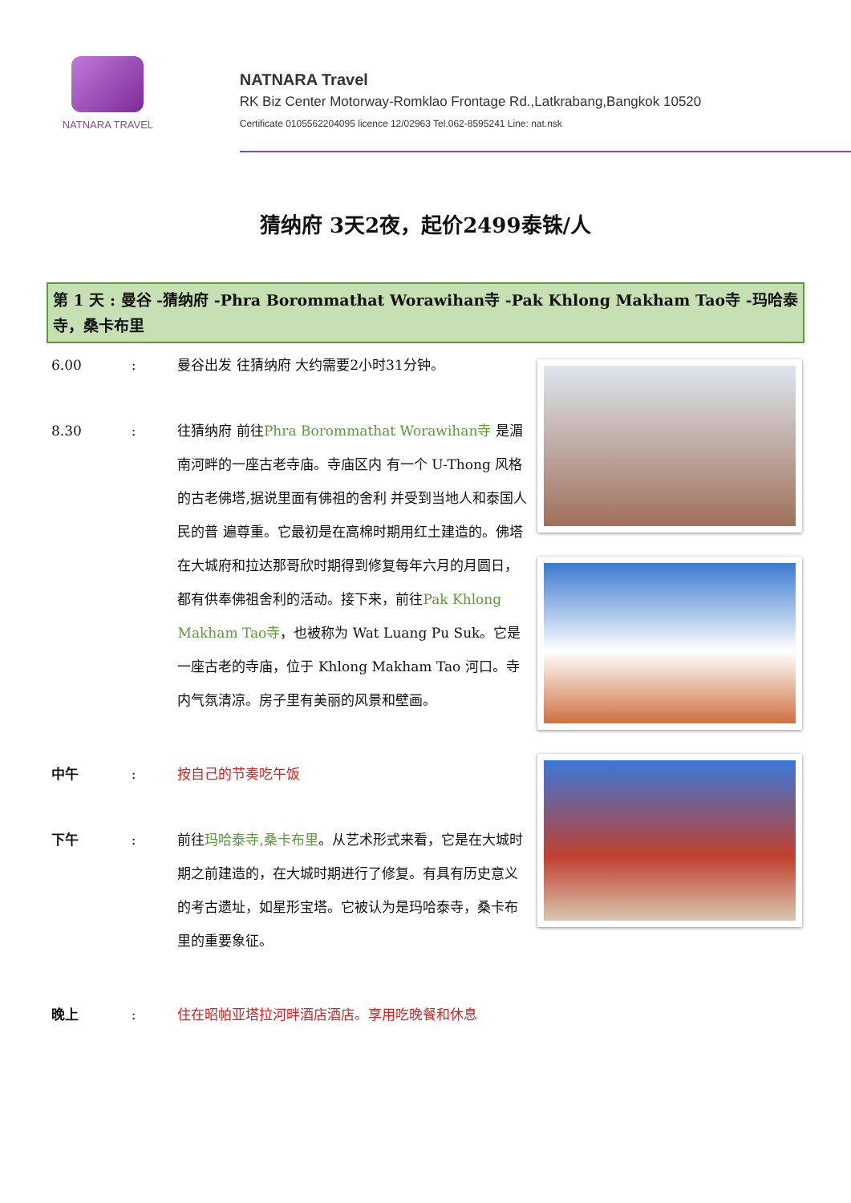NATNARA TRAVEL
NATNARA Travel
RK Biz Center Motorway-Romklao Frontage Rd.,Latkrabang,Bangkok 10520
Certificate 0105562204095 licence 12/02963 Tel.062-8595241 Line: nat.nsk
猜纳府 3天2夜，起价2499泰铢/人
第 1 天 : 曼谷 -猜纳府 -Phra Borommathat Worawihan寺 -Pak Khlong Makham Tao寺 -玛哈泰寺，桑卡布里
6.00 : 曼谷出发 往猜纳府 大约需要2小时31分钟。
8.30 : 往猜纳府 前往Phra Borommathat Worawihan寺 是湄南河畔的一座古老寺庙。寺庙区内 有一个 U-Thong 风格的古老佛塔,据说里面有佛祖的舍利 并受到当地人和泰国人民的普 遍尊重。它最初是在高棉时期用红土建造的。佛塔在大城府和拉达那哥欣时期得到修复每年六月的月圆日，都有供奉佛祖舍利的活动。接下来，前往Pak Khlong Makham Tao寺，也被称为 Wat Luang Pu Suk。它是一座古老的寺庙，位于 Khlong Makham Tao 河口。寺内气氛清凉。房子里有美丽的风景和壁画。
中午 : 按自己的节奏吃午饭
下午 : 前往玛哈泰寺,桑卡布里。从艺术形式来看，它是在大城时期之前建造的，在大城时期进行了修复。有具有历史意义的考古遗址，如星形宝塔。它被认为是玛哈泰寺，桑卡布里的重要象征。
晚上 : 住在昭帕亚塔拉河畔酒店酒店。享用吃晚餐和休息